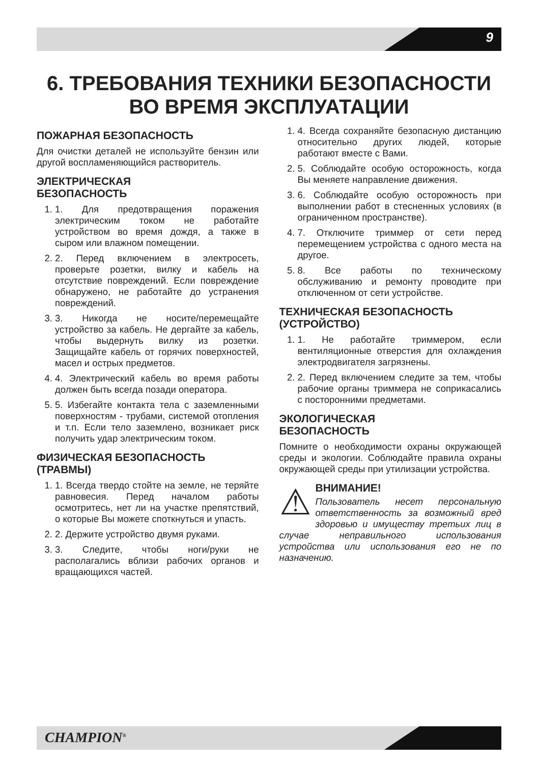9
6. ТРЕБОВАНИЯ ТЕХНИКИ БЕЗОПАСНОСТИ
ВО ВРЕМЯ ЭКСПЛУАТАЦИИ
ПОЖАРНАЯ БЕЗОПАСНОСТЬ
Для очистки деталей не используйте бензин или другой воспламеняющийся растворитель.
ЭЛЕКТРИЧЕСКАЯ
БЕЗОПАСНОСТЬ
1. 1. Для предотвращения поражения электрическим током не работайте устройством во время дождя, а также в сыром или влажном помещении.
2. 2. Перед включением в электросеть, проверьте розетки, вилку и кабель на отсутствие повреждений. Если повреждение обнаружено, не работайте до устранения повреждений.
3. 3. Никогда не носите/перемещайте устройство за кабель. Не дергайте за кабель, чтобы выдернуть вилку из розетки. Защищайте кабель от горячих поверхностей, масел и острых предметов.
4. 4. Электрический кабель во время работы должен быть всегда позади оператора.
5. 5. Избегайте контакта тела с заземленными поверхностям - трубами, системой отопления и т.п. Если тело заземлено, возникает риск получить удар электрическим током.
ФИЗИЧЕСКАЯ БЕЗОПАСНОСТЬ (ТРАВМЫ)
1. 1. Всегда твердо стойте на земле, не теряйте равновесия. Перед началом работы осмотритесь, нет ли на участке препятствий, о которые Вы можете споткнуться и упасть.
2. 2. Держите устройство двумя руками.
3. 3. Следите, чтобы ноги/руки не располагались вблизи рабочих органов и вращающихся частей.
1. 4. Всегда сохраняйте безопасную дистанцию относительно других людей, которые работают вместе с Вами.
2. 5. Соблюдайте особую осторожность, когда Вы меняете направление движения.
3. 6. Соблюдайте особую осторожность при выполнении работ в стесненных условиях (в ограниченном пространстве).
4. 7. Отключите триммер от сети перед перемещением устройства с одного места на другое.
5. 8. Все работы по техническому обслуживанию и ремонту проводите при отключенном от сети устройстве.
ТЕХНИЧЕСКАЯ БЕЗОПАСНОСТЬ (УСТРОЙСТВО)
1. 1. Не работайте триммером, если вентиляционные отверстия для охлаждения электродвигателя загрязнены.
2. 2. Перед включением следите за тем, чтобы рабочие органы триммера не соприкасались с посторонними предметами.
ЭКОЛОГИЧЕСКАЯ
БЕЗОПАСНОСТЬ
Помните о необходимости охраны окружающей среды и экологии. Соблюдайте правила охраны окружающей среды при утилизации устройства.
⚠
ВНИМАНИЕ!
Пользователь несет персональную ответственность за возможный вред здоровью и имуществу третьих лиц в случае неправильного использования устройства или использования его не по назначению.
CHAMPION<sup>®</sup>